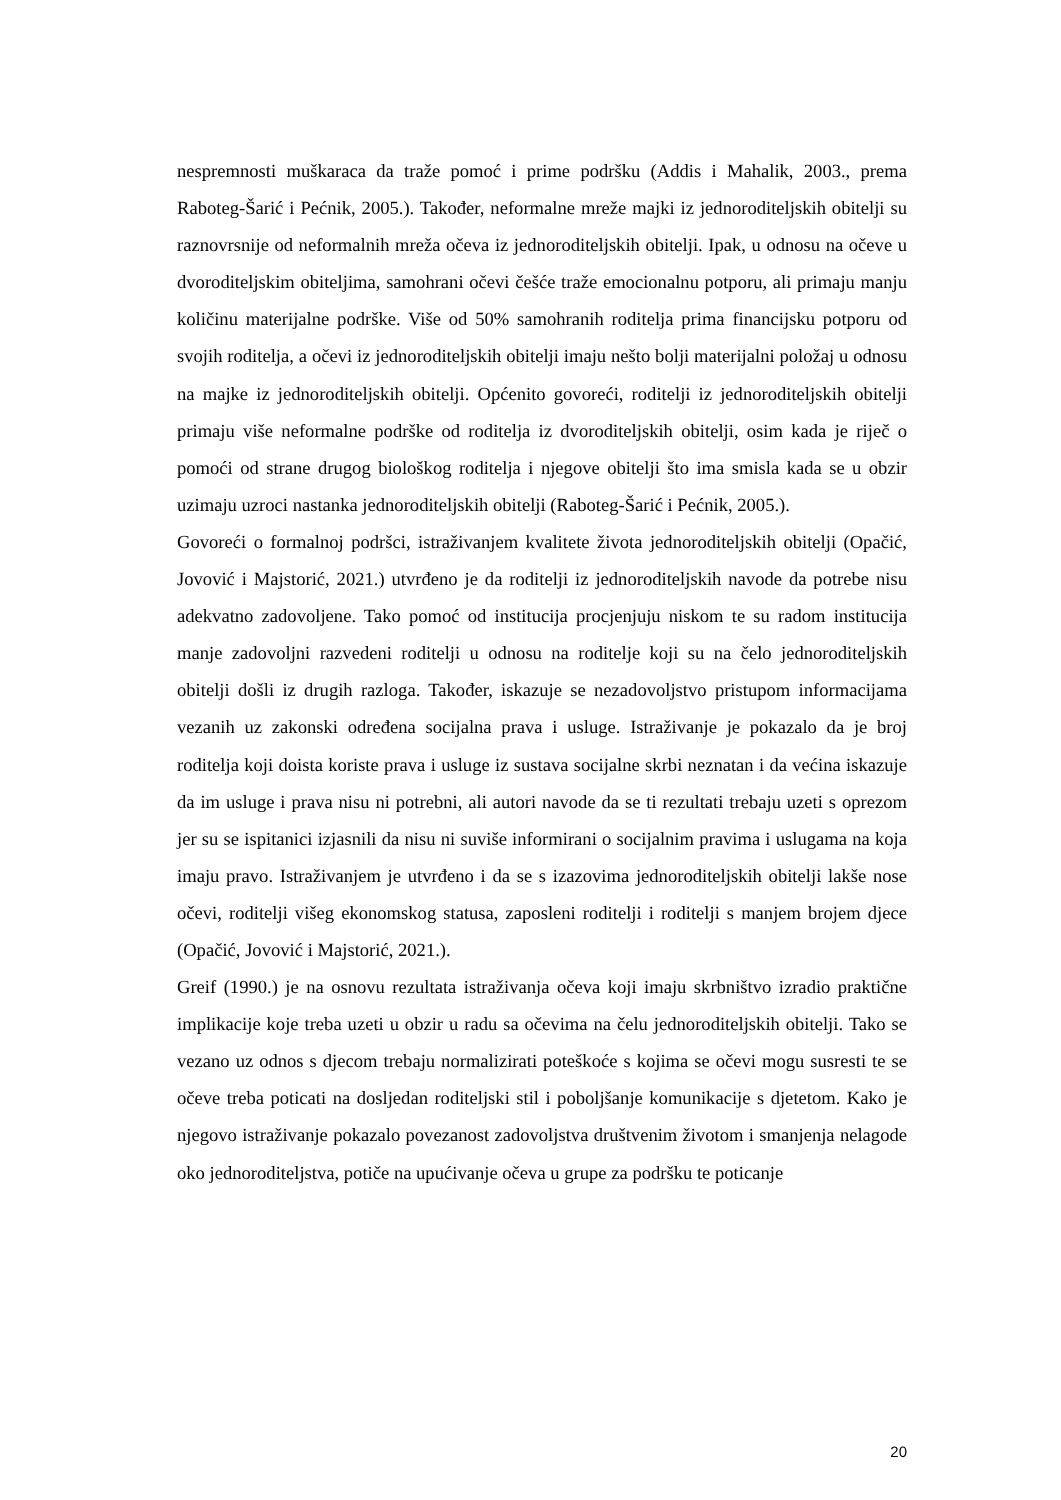nespremnosti muškaraca da traže pomoć i prime podršku (Addis i Mahalik, 2003., prema Raboteg-Šarić i Pećnik, 2005.). Također, neformalne mreže majki iz jednoroditeljskih obitelji su raznovrsnije od neformalnih mreža očeva iz jednoroditeljskih obitelji. Ipak, u odnosu na očeve u dvoroditeljskim obiteljima, samohrani očevi češće traže emocionalnu potporu, ali primaju manju količinu materijalne podrške. Više od 50% samohranih roditelja prima financijsku potporu od svojih roditelja, a očevi iz jednoroditeljskih obitelji imaju nešto bolji materijalni položaj u odnosu na majke iz jednoroditeljskih obitelji. Općenito govoreći, roditelji iz jednoroditeljskih obitelji primaju više neformalne podrške od roditelja iz dvoroditeljskih obitelji, osim kada je riječ o pomoći od strane drugog biološkog roditelja i njegove obitelji što ima smisla kada se u obzir uzimaju uzroci nastanka jednoroditeljskih obitelji (Raboteg-Šarić i Pećnik, 2005.).
Govoreći o formalnoj podršci, istraživanjem kvalitete života jednoroditeljskih obitelji (Opačić, Jovović i Majstorić, 2021.) utvrđeno je da roditelji iz jednoroditeljskih navode da potrebe nisu adekvatno zadovoljene. Tako pomoć od institucija procjenjuju niskom te su radom institucija manje zadovoljni razvedeni roditelji u odnosu na roditelje koji su na čelo jednoroditeljskih obitelji došli iz drugih razloga. Također, iskazuje se nezadovoljstvo pristupom informacijama vezanih uz zakonski određena socijalna prava i usluge. Istraživanje je pokazalo da je broj roditelja koji doista koriste prava i usluge iz sustava socijalne skrbi neznatan i da većina iskazuje da im usluge i prava nisu ni potrebni, ali autori navode da se ti rezultati trebaju uzeti s oprezom jer su se ispitanici izjasnili da nisu ni suviše informirani o socijalnim pravima i uslugama na koja imaju pravo. Istraživanjem je utvrđeno i da se s izazovima jednoroditeljskih obitelji lakše nose očevi, roditelji višeg ekonomskog statusa, zaposleni roditelji i roditelji s manjem brojem djece (Opačić, Jovović i Majstorić, 2021.).
Greif (1990.) je na osnovu rezultata istraživanja očeva koji imaju skrbništvo izradio praktične implikacije koje treba uzeti u obzir u radu sa očevima na čelu jednoroditeljskih obitelji. Tako se vezano uz odnos s djecom trebaju normalizirati poteškoće s kojima se očevi mogu susresti te se očeve treba poticati na dosljedan roditeljski stil i poboljšanje komunikacije s djetetom. Kako je njegovo istraživanje pokazalo povezanost zadovoljstva društvenim životom i smanjenja nelagode oko jednoroditeljstva, potiče na upućivanje očeva u grupe za podršku te poticanje
20